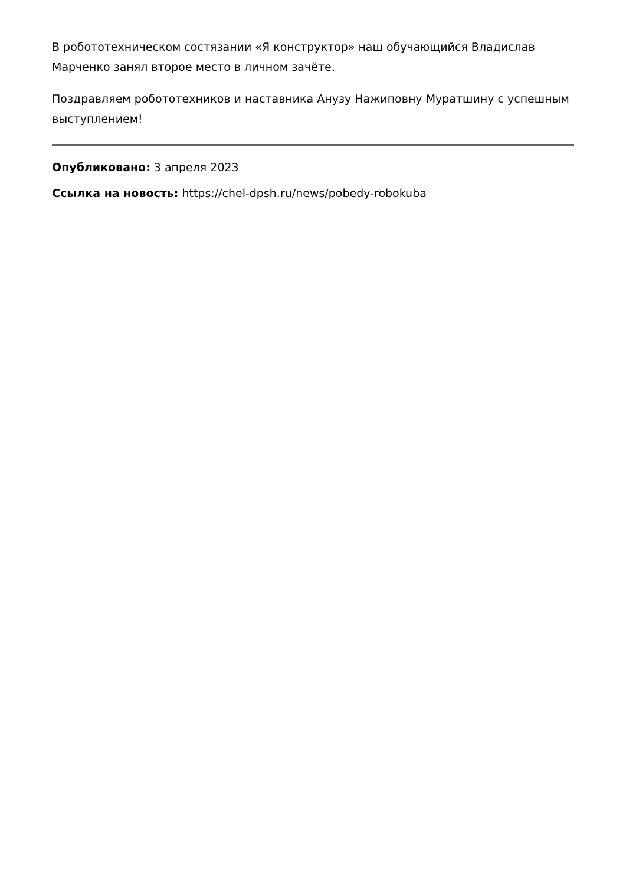В робототехническом состязании «Я конструктор» наш обучающийся Владислав Марченко занял второе место в личном зачёте.
Поздравляем робототехников и наставника Анузу Нажиповну Муратшину с успешным выступлением!
Опубликовано: 3 апреля 2023
Ссылка на новость: https://chel-dpsh.ru/news/pobedy-robokuba